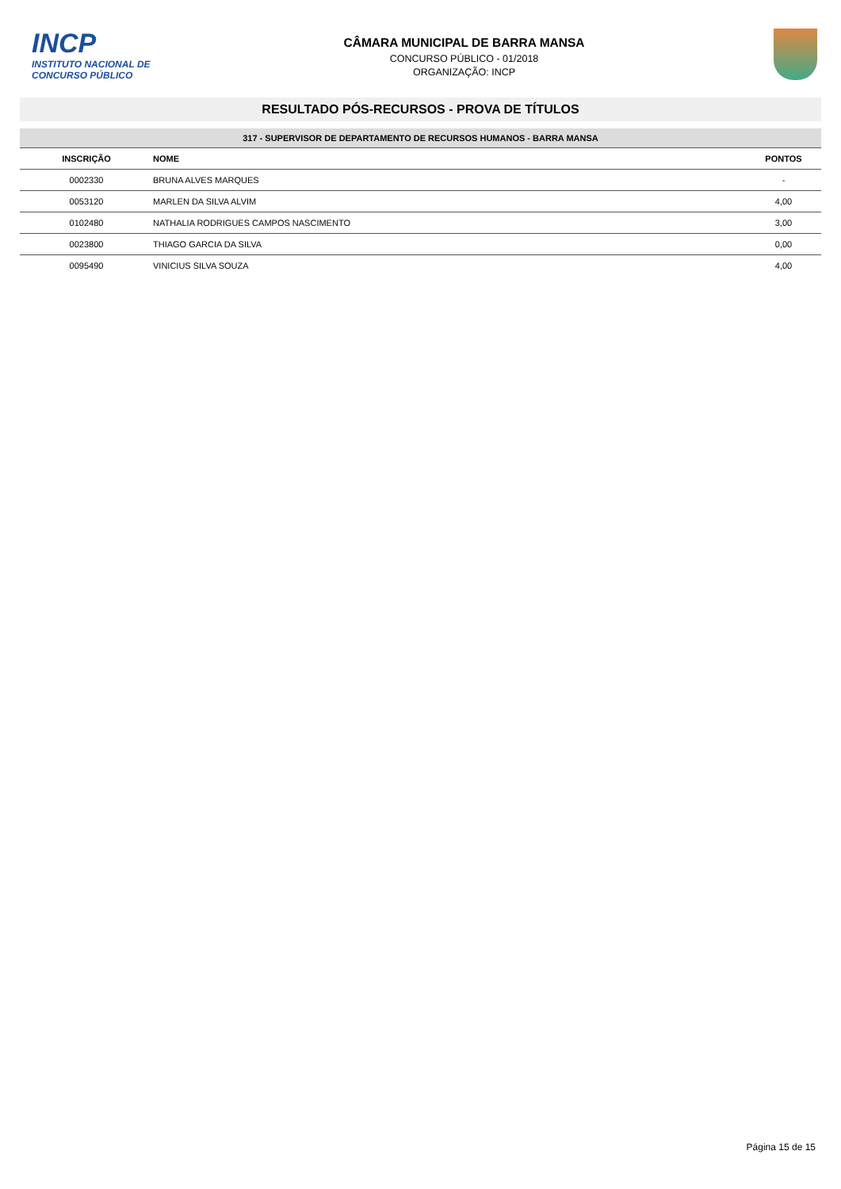INCP
INSTITUTO NACIONAL DE
CONCURSO PÚBLICO
CÂMARA MUNICIPAL DE BARRA MANSA
CONCURSO PÚBLICO - 01/2018
ORGANIZAÇÃO: INCP
RESULTADO PÓS-RECURSOS - PROVA DE TÍTULOS
| 317 - SUPERVISOR DE DEPARTAMENTO DE RECURSOS HUMANOS - BARRA MANSA | | |
| INSCRIÇÃO | NOME | PONTOS |
| 0002330 | BRUNA ALVES MARQUES | - |
| 0053120 | MARLEN DA SILVA ALVIM | 4,00 |
| 0102480 | NATHALIA RODRIGUES CAMPOS NASCIMENTO | 3,00 |
| 0023800 | THIAGO GARCIA DA SILVA | 0,00 |
| 0095490 | VINICIUS SILVA SOUZA | 4,00 |
Página 15 de 15